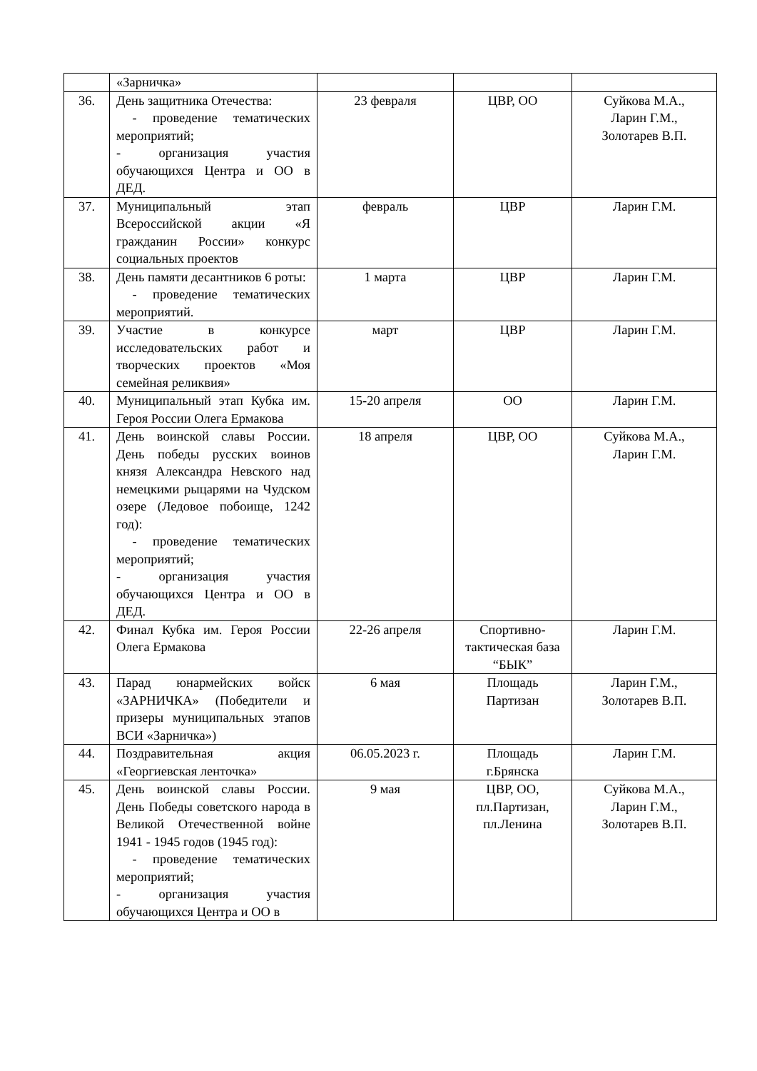| | «Зарничка» | | | |
| 36. | День защитника Отечества: - проведение тематических мероприятий; - организация участия обучающихся Центра и ОО в ДЕД. | 23 февраля | ЦВР, ОО | Суйкова М.А., Ларин Г.М., Золотарев В.П. |
| 37. | Муниципальный этап Всероссийской акции «Я гражданин России» конкурс социальных проектов | февраль | ЦВР | Ларин Г.М. |
| 38. | День памяти десантников 6 роты: - проведение тематических мероприятий. | 1 марта | ЦВР | Ларин Г.М. |
| 39. | Участие в конкурсе исследовательских работ и творческих проектов «Моя семейная реликвия» | март | ЦВР | Ларин Г.М. |
| 40. | Муниципальный этап Кубка им. Героя России Олега Ермакова | 15-20 апреля | ОО | Ларин Г.М. |
| 41. | День воинской славы России. День победы русских воинов князя Александра Невского над немецкими рыцарями на Чудском озере (Ледовое побоище, 1242 год): - проведение тематических мероприятий; - организация участия обучающихся Центра и ОО в ДЕД. | 18 апреля | ЦВР, ОО | Суйкова М.А., Ларин Г.М. |
| 42. | Финал Кубка им. Героя России Олега Ермакова | 22-26 апреля | Спортивно-тактическая база “БЫК” | Ларин Г.М. |
| 43. | Парад юнармейских войск «ЗАРНИЧКА» (Победители и призеры муниципальных этапов ВСИ «Зарничка») | 6 мая | Площадь Партизан | Ларин Г.М., Золотарев В.П. |
| 44. | Поздравительная акция «Георгиевская ленточка» | 06.05.2023 г. | Площадь г.Брянска | Ларин Г.М. |
| 45. | День воинской славы России. День Победы советского народа в Великой Отечественной войне 1941 - 1945 годов (1945 год): - проведение тематических мероприятий; - организация участия обучающихся Центра и ОО в | 9 мая | ЦВР, ОО, пл.Партизан, пл.Ленина | Суйкова М.А., Ларин Г.М., Золотарев В.П. |